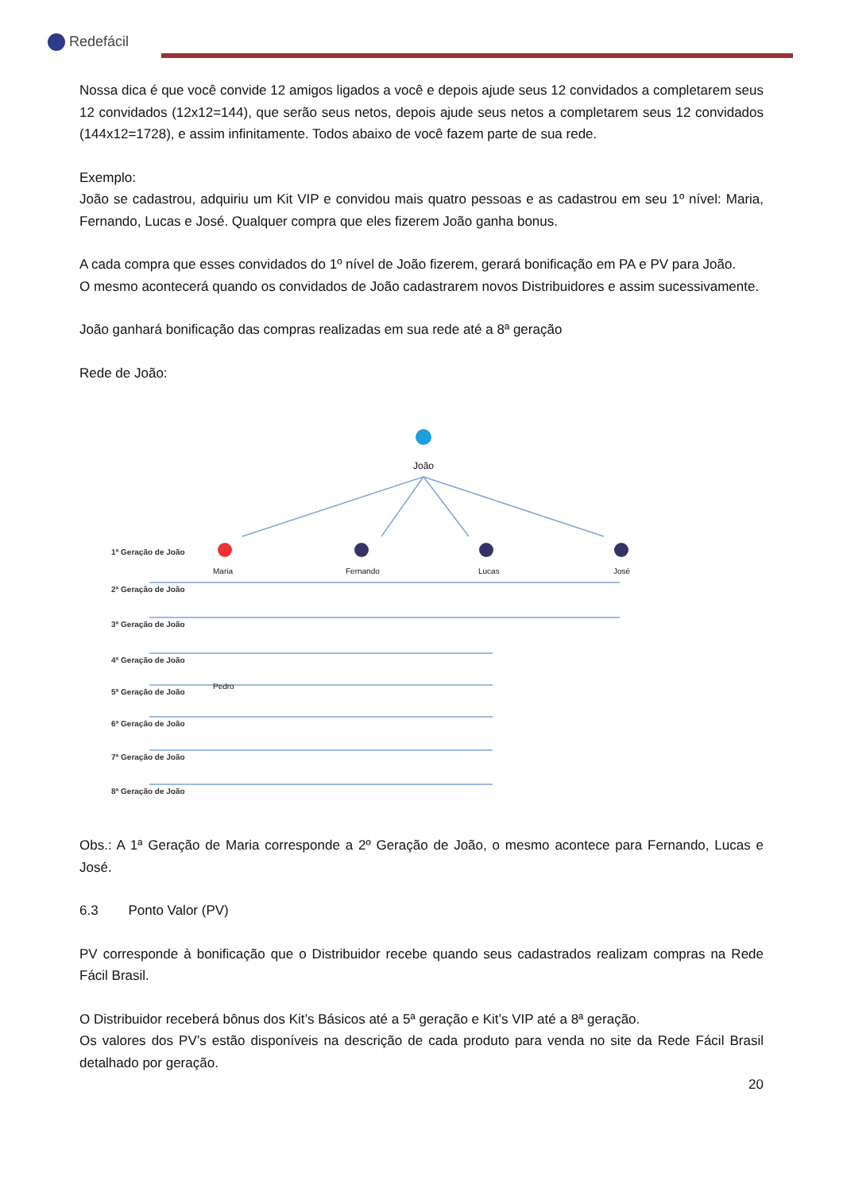Redefácil
Nossa dica é que você convide 12 amigos ligados a você e depois ajude seus 12 convidados a completarem seus 12 convidados (12x12=144), que serão seus netos, depois ajude seus netos a completarem seus 12 convidados (144x12=1728), e assim infinitamente. Todos abaixo de você fazem parte de sua rede.
Exemplo:
João se cadastrou, adquiriu um Kit VIP e convidou mais quatro pessoas e as cadastrou em seu 1º nível: Maria, Fernando, Lucas e José. Qualquer compra que eles fizerem João ganha bonus.
A cada compra que esses convidados do 1º nível de João fizerem, gerará bonificação em PA e PV para João.
O mesmo acontecerá quando os convidados de João cadastrarem novos Distribuidores e assim sucessivamente.
João ganhará bonificação das compras realizadas em sua rede até a 8ª geração
Rede de João:
João
Maria Fernando Lucas José
Pedro
1ª Geração de João
2ª Geração de João
3ª Geração de João
4ª Geração de João
5ª Geração de João
6ª Geração de João
7ª Geração de João
8ª Geração de João
Obs.: A 1ª Geração de Maria corresponde a 2º Geração de João, o mesmo acontece para Fernando, Lucas e José.
6.3 Ponto Valor (PV)
PV corresponde à bonificação que o Distribuidor recebe quando seus cadastrados realizam compras na Rede Fácil Brasil.
O Distribuidor receberá bônus dos Kit’s Básicos até a 5ª geração e Kit’s VIP até a 8ª geração.
Os valores dos PV’s estão disponíveis na descrição de cada produto para venda no site da Rede Fácil Brasil detalhado por geração.
20